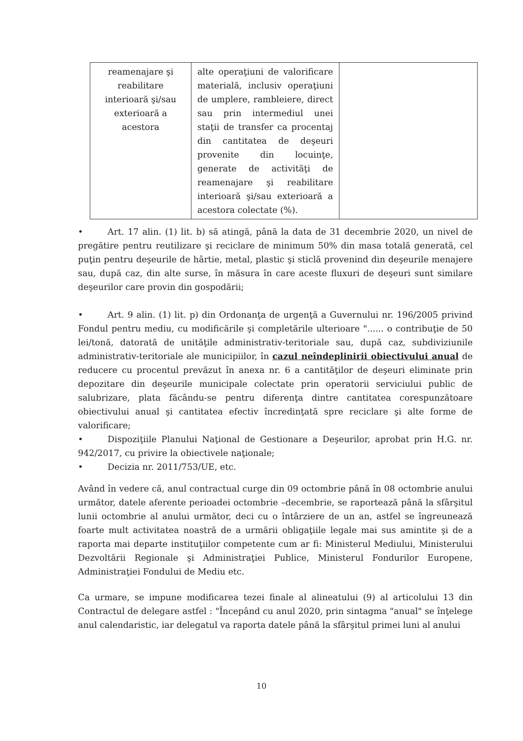| reamenajare şi reabilitare interioară şi/sau exterioară a acestora | alte operaţiuni de valorificare materială, inclusiv operaţiuni de umplere, rambleiere, direct sau prin intermediul unei staţii de transfer ca procentaj din cantitatea de deşeuri provenite din locuinţe, generate de activităţi de reamenajare şi reabilitare interioară şi/sau exterioară a acestora colectate (%). | |
• Art. 17 alin. (1) lit. b) să atingă, până la data de 31 decembrie 2020, un nivel de pregătire pentru reutilizare şi reciclare de minimum 50% din masa totală generată, cel puţin pentru deşeurile de hârtie, metal, plastic şi sticlă provenind din deşeurile menajere sau, după caz, din alte surse, în măsura în care aceste fluxuri de deşeuri sunt similare deşeurilor care provin din gospodării;
• Art. 9 alin. (1) lit. p) din Ordonanţa de urgenţă a Guvernului nr. 196/2005 privind Fondul pentru mediu, cu modificările şi completările ulterioare "...... o contribuţie de 50 lei/tonă, datorată de unităţile administrativ-teritoriale sau, după caz, subdiviziunile administrativ-teritoriale ale municipiilor, în cazul neîndeplinirii obiectivului anual de reducere cu procentul prevăzut în anexa nr. 6 a cantităţilor de deşeuri eliminate prin depozitare din deşeurile municipale colectate prin operatorii serviciului public de salubrizare, plata făcându-se pentru diferenţa dintre cantitatea corespunzătoare obiectivului anual şi cantitatea efectiv încredinţată spre reciclare şi alte forme de valorificare;
• Dispoziţiile Planului Naţional de Gestionare a Deşeurilor, aprobat prin H.G. nr. 942/2017, cu privire la obiectivele naţionale;
• Decizia nr. 2011/753/UE, etc.
Având în vedere că, anul contractual curge din 09 octombrie până în 08 octombrie anului următor, datele aferente perioadei octombrie –decembrie, se raportează până la sfârşitul lunii octombrie al anului următor, deci cu o întârziere de un an, astfel se îngreunează foarte mult activitatea noastră de a urmării obligaţiile legale mai sus amintite şi de a raporta mai departe instituţiilor competente cum ar fi: Ministerul Mediului, Ministerului Dezvoltării Regionale şi Administraţiei Publice, Ministerul Fondurilor Europene, Administraţiei Fondului de Mediu etc.
Ca urmare, se impune modificarea tezei finale al alineatului (9) al articolului 13 din Contractul de delegare astfel : "Începând cu anul 2020, prin sintagma "anual" se înţelege anul calendaristic, iar delegatul va raporta datele până la sfârşitul primei luni al anului
10